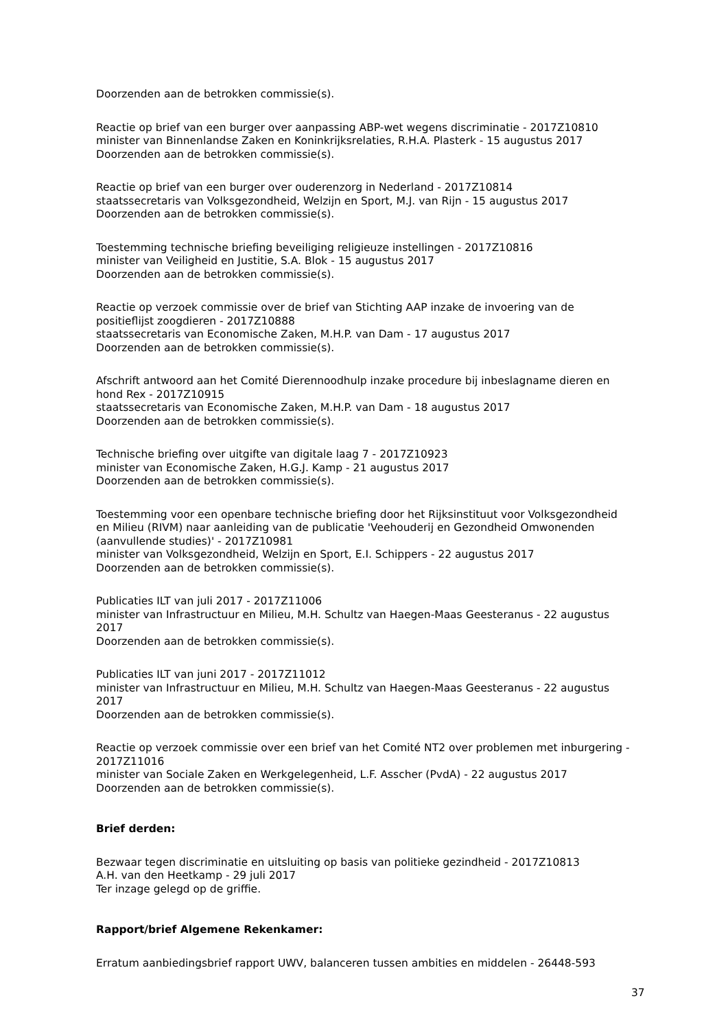Doorzenden aan de betrokken commissie(s).
Reactie op brief van een burger over aanpassing ABP-wet wegens discriminatie - 2017Z10810
minister van Binnenlandse Zaken en Koninkrijksrelaties, R.H.A. Plasterk - 15 augustus 2017
Doorzenden aan de betrokken commissie(s).
Reactie op brief van een burger over ouderenzorg in Nederland - 2017Z10814
staatssecretaris van Volksgezondheid, Welzijn en Sport, M.J. van Rijn - 15 augustus 2017
Doorzenden aan de betrokken commissie(s).
Toestemming technische briefing beveiliging religieuze instellingen - 2017Z10816
minister van Veiligheid en Justitie, S.A. Blok - 15 augustus 2017
Doorzenden aan de betrokken commissie(s).
Reactie op verzoek commissie over de brief van Stichting AAP inzake de invoering van de positieflijst zoogdieren - 2017Z10888
staatssecretaris van Economische Zaken, M.H.P. van Dam - 17 augustus 2017
Doorzenden aan de betrokken commissie(s).
Afschrift antwoord aan het Comité Dierennoodhulp inzake procedure bij inbeslagname dieren en hond Rex - 2017Z10915
staatssecretaris van Economische Zaken, M.H.P. van Dam - 18 augustus 2017
Doorzenden aan de betrokken commissie(s).
Technische briefing over uitgifte van digitale laag 7 - 2017Z10923
minister van Economische Zaken, H.G.J. Kamp - 21 augustus 2017
Doorzenden aan de betrokken commissie(s).
Toestemming voor een openbare technische briefing door het Rijksinstituut voor Volksgezondheid en Milieu (RIVM) naar aanleiding van de publicatie 'Veehouderij en Gezondheid Omwonenden (aanvullende studies)' - 2017Z10981
minister van Volksgezondheid, Welzijn en Sport, E.I. Schippers - 22 augustus 2017
Doorzenden aan de betrokken commissie(s).
Publicaties ILT van juli 2017 - 2017Z11006
minister van Infrastructuur en Milieu, M.H. Schultz van Haegen-Maas Geesteranus - 22 augustus 2017
Doorzenden aan de betrokken commissie(s).
Publicaties ILT van juni 2017 - 2017Z11012
minister van Infrastructuur en Milieu, M.H. Schultz van Haegen-Maas Geesteranus - 22 augustus 2017
Doorzenden aan de betrokken commissie(s).
Reactie op verzoek commissie over een brief van het Comité NT2 over problemen met inburgering - 2017Z11016
minister van Sociale Zaken en Werkgelegenheid, L.F. Asscher (PvdA) - 22 augustus 2017
Doorzenden aan de betrokken commissie(s).
Brief derden:
Bezwaar tegen discriminatie en uitsluiting op basis van politieke gezindheid - 2017Z10813
A.H. van den Heetkamp - 29 juli 2017
Ter inzage gelegd op de griffie.
Rapport/brief Algemene Rekenkamer:
Erratum aanbiedingsbrief rapport UWV, balanceren tussen ambities en middelen - 26448-593
37